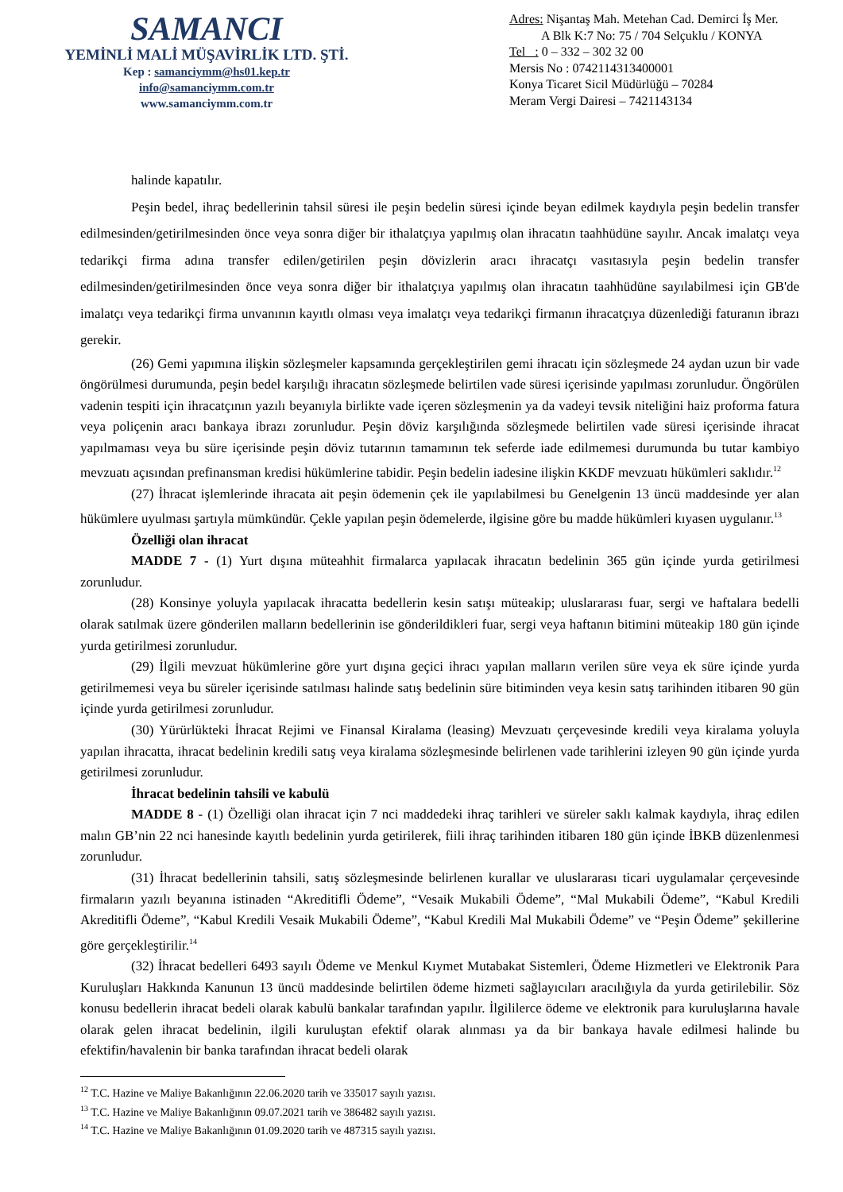SAMANCI
YEMİNLİ MALİ MÜŞAVİRLİK LTD. ŞTİ.
Kep : samanciymm@hs01.kep.tr
info@samanciymm.com.tr
www.samanciymm.com.tr
Adres: Nişantaş Mah. Metehan Cad. Demirci İş Mer.
A Blk K:7 No: 75 / 704 Selçuklu / KONYA
Tel : 0 – 332 – 302 32 00
Mersis No : 0742114313400001
Konya Ticaret Sicil Müdürlüğü – 70284
Meram Vergi Dairesi – 7421143134
halinde kapatılır.
Peşin bedel, ihraç bedellerinin tahsil süresi ile peşin bedelin süresi içinde beyan edilmek kaydıyla peşin bedelin transfer edilmesinden/getirilmesinden önce veya sonra diğer bir ithalatçıya yapılmış olan ihracatın taahhüdüne sayılır. Ancak imalatçı veya tedarikçi firma adına transfer edilen/getirilen peşin dövizlerin aracı ihracatçı vasıtasıyla peşin bedelin transfer edilmesinden/getirilmesinden önce veya sonra diğer bir ithalatçıya yapılmış olan ihracatın taahhüdüne sayılabilmesi için GB'de imalatçı veya tedarikçi firma unvanının kayıtlı olması veya imalatçı veya tedarikçi firmanın ihracatçıya düzenlediği faturanın ibrazı gerekir.
(26) Gemi yapımına ilişkin sözleşmeler kapsamında gerçekleştirilen gemi ihracatı için sözleşmede 24 aydan uzun bir vade öngörülmesi durumunda, peşin bedel karşılığı ihracatın sözleşmede belirtilen vade süresi içerisinde yapılması zorunludur. Öngörülen vadenin tespiti için ihracatçının yazılı beyanıyla birlikte vade içeren sözleşmenin ya da vadeyi tevsik niteliğini haiz proforma fatura veya poliçenin aracı bankaya ibrazı zorunludur. Peşin döviz karşılığında sözleşmede belirtilen vade süresi içerisinde ihracat yapılmaması veya bu süre içerisinde peşin döviz tutarının tamamının tek seferde iade edilmemesi durumunda bu tutar kambiyo mevzuatı açısından prefinansman kredisi hükümlerine tabidir. Peşin bedelin iadesine ilişkin KKDF mevzuatı hükümleri saklıdır.<sup>12</sup>
(27) İhracat işlemlerinde ihracata ait peşin ödemenin çek ile yapılabilmesi bu Genelgenin 13 üncü maddesinde yer alan hükümlere uyulması şartıyla mümkündür. Çekle yapılan peşin ödemelerde, ilgisine göre bu madde hükümleri kıyasen uygulanır.<sup>13</sup>
Özelliği olan ihracat
MADDE 7 - (1) Yurt dışına müteahhit firmalarca yapılacak ihracatın bedelinin 365 gün içinde yurda getirilmesi zorunludur.
(28) Konsinye yoluyla yapılacak ihracatta bedellerin kesin satışı müteakip; uluslararası fuar, sergi ve haftalara bedelli olarak satılmak üzere gönderilen malların bedellerinin ise gönderildikleri fuar, sergi veya haftanın bitimini müteakip 180 gün içinde yurda getirilmesi zorunludur.
(29) İlgili mevzuat hükümlerine göre yurt dışına geçici ihracı yapılan malların verilen süre veya ek süre içinde yurda getirilmemesi veya bu süreler içerisinde satılması halinde satış bedelinin süre bitiminden veya kesin satış tarihinden itibaren 90 gün içinde yurda getirilmesi zorunludur.
(30) Yürürlükteki İhracat Rejimi ve Finansal Kiralama (leasing) Mevzuatı çerçevesinde kredili veya kiralama yoluyla yapılan ihracatta, ihracat bedelinin kredili satış veya kiralama sözleşmesinde belirlenen vade tarihlerini izleyen 90 gün içinde yurda getirilmesi zorunludur.
İhracat bedelinin tahsili ve kabulü
MADDE 8 - (1) Özelliği olan ihracat için 7 nci maddedeki ihraç tarihleri ve süreler saklı kalmak kaydıyla, ihraç edilen malın GB’nin 22 nci hanesinde kayıtlı bedelinin yurda getirilerek, fiili ihraç tarihinden itibaren 180 gün içinde İBKB düzenlenmesi zorunludur.
(31) İhracat bedellerinin tahsili, satış sözleşmesinde belirlenen kurallar ve uluslararası ticari uygulamalar çerçevesinde firmaların yazılı beyanına istinaden “Akreditifli Ödeme”, “Vesaik Mukabili Ödeme”, “Mal Mukabili Ödeme”, “Kabul Kredili Akreditifli Ödeme”, “Kabul Kredili Vesaik Mukabili Ödeme”, “Kabul Kredili Mal Mukabili Ödeme” ve “Peşin Ödeme” şekillerine göre gerçekleştirilir.<sup>14</sup>
(32) İhracat bedelleri 6493 sayılı Ödeme ve Menkul Kıymet Mutabakat Sistemleri, Ödeme Hizmetleri ve Elektronik Para Kuruluşları Hakkında Kanunun 13 üncü maddesinde belirtilen ödeme hizmeti sağlayıcıları aracılığıyla da yurda getirilebilir. Söz konusu bedellerin ihracat bedeli olarak kabulü bankalar tarafından yapılır. İlgililerce ödeme ve elektronik para kuruluşlarına havale olarak gelen ihracat bedelinin, ilgili kuruluştan efektif olarak alınması ya da bir bankaya havale edilmesi halinde bu efektifin/havalenin bir banka tarafından ihracat bedeli olarak
<sup>12</sup> T.C. Hazine ve Maliye Bakanlığının 22.06.2020 tarih ve 335017 sayılı yazısı.
<sup>13</sup> T.C. Hazine ve Maliye Bakanlığının 09.07.2021 tarih ve 386482 sayılı yazısı.
<sup>14</sup> T.C. Hazine ve Maliye Bakanlığının 01.09.2020 tarih ve 487315 sayılı yazısı.